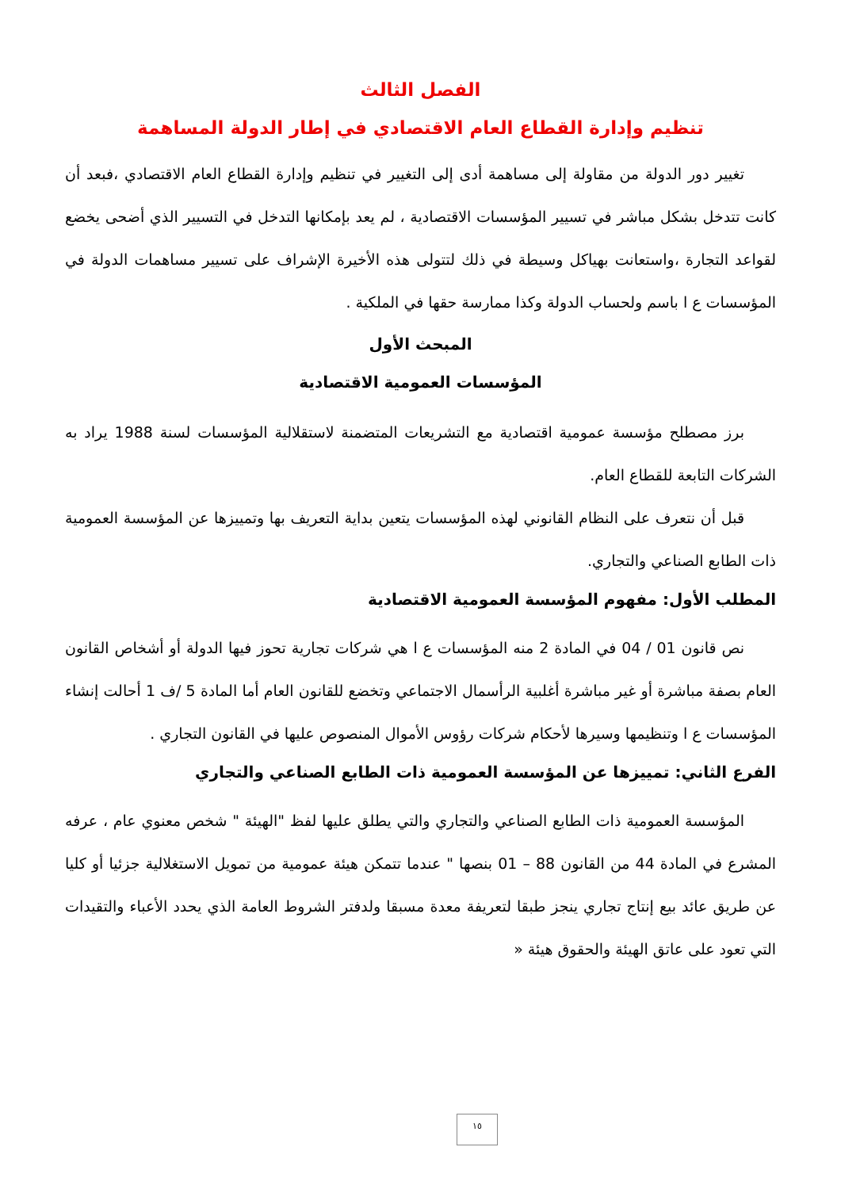الفصل الثالث
تنظيم وإدارة القطاع العام الاقتصادي في إطار الدولة المساهمة
تغيير دور الدولة من مقاولة إلى مساهمة أدى إلى التغيير في تنظيم وإدارة القطاع العام الاقتصادي ،فبعد أن كانت تتدخل بشكل مباشر في تسيير المؤسسات الاقتصادية ، لم يعد بإمكانها التدخل في التسيير الذي أضحى يخضع لقواعد التجارة ،واستعانت بهياكل وسيطة في ذلك لتتولى هذه الأخيرة الإشراف على تسيير مساهمات الدولة في المؤسسات ع ا باسم ولحساب الدولة وكذا ممارسة حقها في الملكية .
المبحث الأول
المؤسسات العمومية الاقتصادية
برز مصطلح مؤسسة عمومية اقتصادية مع التشريعات المتضمنة لاستقلالية المؤسسات لسنة 1988 يراد به الشركات التابعة للقطاع العام.
قبل أن نتعرف على النظام القانوني لهذه المؤسسات يتعين بداية التعريف بها وتمييزها عن المؤسسة العمومية ذات الطابع الصناعي والتجاري.
المطلب الأول: مفهوم المؤسسة العمومية الاقتصادية
نص قانون 01 / 04 في المادة 2 منه المؤسسات ع ا هي شركات تجارية تحوز فيها الدولة أو أشخاص القانون العام بصفة مباشرة أو غير مباشرة أغلبية الرأسمال الاجتماعي وتخضع للقانون العام أما المادة 5 /ف 1 أحالت إنشاء المؤسسات ع ا وتنظيمها وسيرها لأحكام شركات رؤوس الأموال المنصوص عليها في القانون التجاري .
الفرع الثاني: تمييزها عن المؤسسة العمومية ذات الطابع الصناعي والتجاري
المؤسسة العمومية ذات الطابع الصناعي والتجاري والتي يطلق عليها لفظ "الهيئة " شخص معنوي عام ، عرفه المشرع في المادة 44 من القانون 88 – 01 بنصها " عندما تتمكن هيئة عمومية من تمويل الاستغلالية جزئيا أو كليا عن طريق عائد بيع إنتاج تجاري ينجز طبقا لتعريفة معدة مسبقا ولدفتر الشروط العامة الذي يحدد الأعباء والتقيدات التي تعود على عاتق الهيئة والحقوق هيئة «
١٥